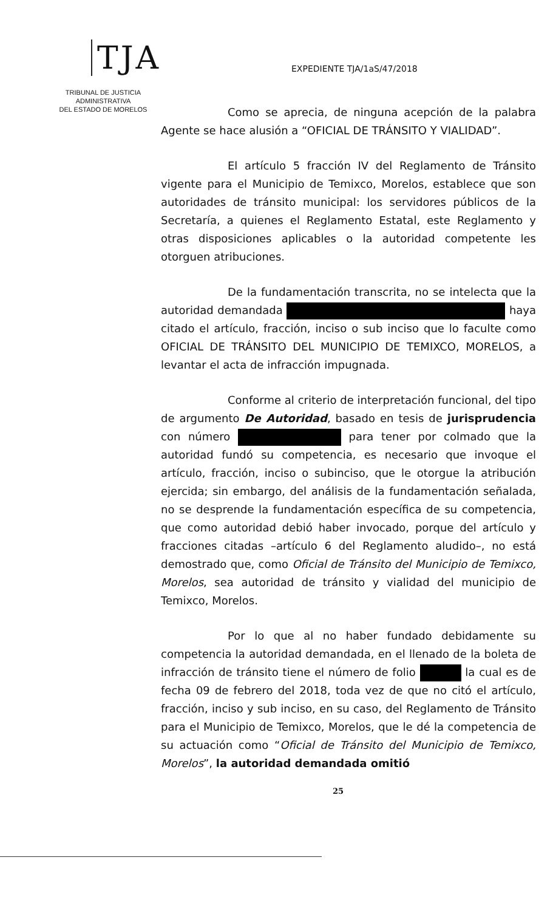TJA
TRIBUNAL DE JUSTICIA ADMINISTRATIVA
DEL ESTADO DE MORELOS
EXPEDIENTE TJA/1aS/47/2018
Como se aprecia, de ninguna acepción de la palabra Agente se hace alusión a “OFICIAL DE TRÁNSITO Y VIALIDAD”.
El artículo 5 fracción IV del Reglamento de Tránsito vigente para el Municipio de Temixco, Morelos, establece que son autoridades de tránsito municipal: los servidores públicos de la Secretaría, a quienes el Reglamento Estatal, este Reglamento y otras disposiciones aplicables o la autoridad competente les otorguen atribuciones.
De la fundamentación transcrita, no se intelecta que la autoridad demandada haya citado el artículo, fracción, inciso o sub inciso que lo faculte como OFICIAL DE TRÁNSITO DEL MUNICIPIO DE TEMIXCO, MORELOS, a levantar el acta de infracción impugnada.
Conforme al criterio de interpretación funcional, del tipo de argumento De Autoridad, basado en tesis de jurisprudencia con número para tener por colmado que la autoridad fundó su competencia, es necesario que invoque el artículo, fracción, inciso o subinciso, que le otorgue la atribución ejercida; sin embargo, del análisis de la fundamentación señalada, no se desprende la fundamentación específica de su competencia, que como autoridad debió haber invocado, porque del artículo y fracciones citadas –artículo 6 del Reglamento aludido–, no está demostrado que, como Oficial de Tránsito del Municipio de Temixco, Morelos, sea autoridad de tránsito y vialidad del municipio de Temixco, Morelos.
Por lo que al no haber fundado debidamente su competencia la autoridad demandada, en el llenado de la boleta de infracción de tránsito tiene el número de folio la cual es de fecha 09 de febrero del 2018, toda vez de que no citó el artículo, fracción, inciso y sub inciso, en su caso, del Reglamento de Tránsito para el Municipio de Temixco, Morelos, que le dé la competencia de su actuación como “Oficial de Tránsito del Municipio de Temixco, Morelos”, la autoridad demandada omitió
25